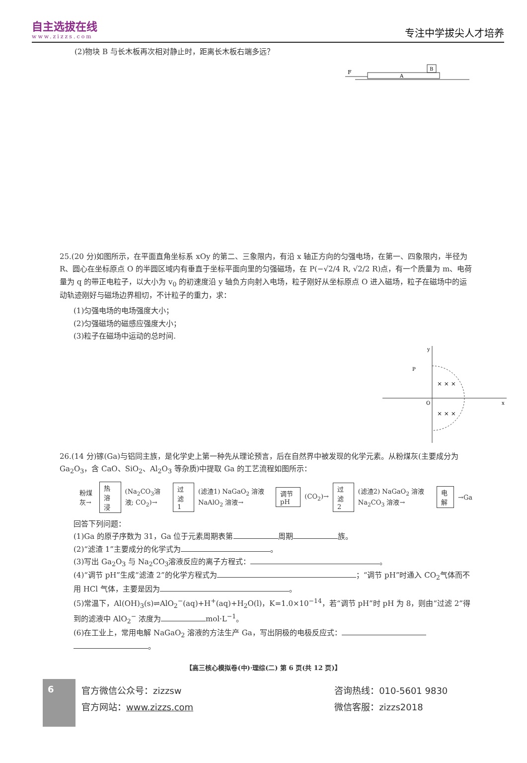自主选拔在线
www.zizzs.com
专注中学拔尖人才培养
(2)物块 B 与长木板再次相对静止时，距离长木板右端多远？
F
A
B
25.(20 分)如图所示，在平面直角坐标系 xOy 的第二、三象限内，有沿 x 轴正方向的匀强电场，在第一、四象限内，半径为 R、圆心在坐标原点 O 的半圆区域内有垂直于坐标平面向里的匀强磁场，在 P(−√2/4 R, √2/2 R)点，有一个质量为 m、电荷量为 q 的带正电粒子，以大小为 v<sub>0</sub> 的初速度沿 y 轴负方向射入电场，粒子刚好从坐标原点 O 进入磁场，粒子在磁场中的运动轨迹刚好与磁场边界相切，不计粒子的重力，求：
(1)匀强电场的电场强度大小；
(2)匀强磁场的磁感应强度大小；
(3)粒子在磁场中运动的总时间.
y
x
P
O
× × ×
× × ×
26.(14 分)镓(Ga)与铝同主族，是化学史上第一种先从理论预言，后在自然界中被发现的化学元素。从粉煤灰(主要成分为 Ga<sub>2</sub>O<sub>3</sub>，含 CaO、SiO<sub>2</sub>、Al<sub>2</sub>O<sub>3</sub> 等杂质)中提取 Ga 的工艺流程如图所示：
粉煤灰→ 热溶浸 (Na<sub>2</sub>CO<sub>3</sub>溶液; CO<sub>2</sub>)→ 过滤 1 (滤渣1) NaGaO<sub>2</sub> 溶液 NaAlO<sub>2</sub> 溶液→ 调节 pH (CO<sub>2</sub>)→ 过滤 2 (滤渣2) NaGaO<sub>2</sub> 溶液 Na<sub>2</sub>CO<sub>3</sub> 溶液→ 电解 →Ga
回答下列问题：
(1)Ga 的原子序数为 31，Ga 位于元素周期表第 周期 族。
(2)“滤渣 1”主要成分的化学式为 。
(3)写出 Ga<sub>2</sub>O<sub>3</sub> 与 Na<sub>2</sub>CO<sub>3</sub>溶液反应的离子方程式： 。
(4)“调节 pH”生成“滤渣 2”的化学方程式为 ；“调节 pH”时通入 CO<sub>2</sub>气体而不用 HCl 气体，主要是因为 。
(5)常温下，Al(OH)<sub>3</sub>(s)⇌AlO<sub>2</sub><sup>−</sup>(aq)+H<sup>+</sup>(aq)+H<sub>2</sub>O(l)，K=1.0×10<sup>−14</sup>，若“调节 pH”时 pH 为 8，则由“过滤 2”得到的滤液中 AlO<sub>2</sub><sup>−</sup> 浓度为 mol·L<sup>−1</sup>。
(6)在工业上，常用电解 NaGaO<sub>2</sub> 溶液的方法生产 Ga，写出阴极的电极反应式：
。
【高三核心模拟卷(中)·理综(二) 第 6 页(共 12 页)】
6
官方微信公众号：zizzsw
官方网站：www.zizzs.com
咨询热线：010-5601 9830
微信客服：zizzs2018